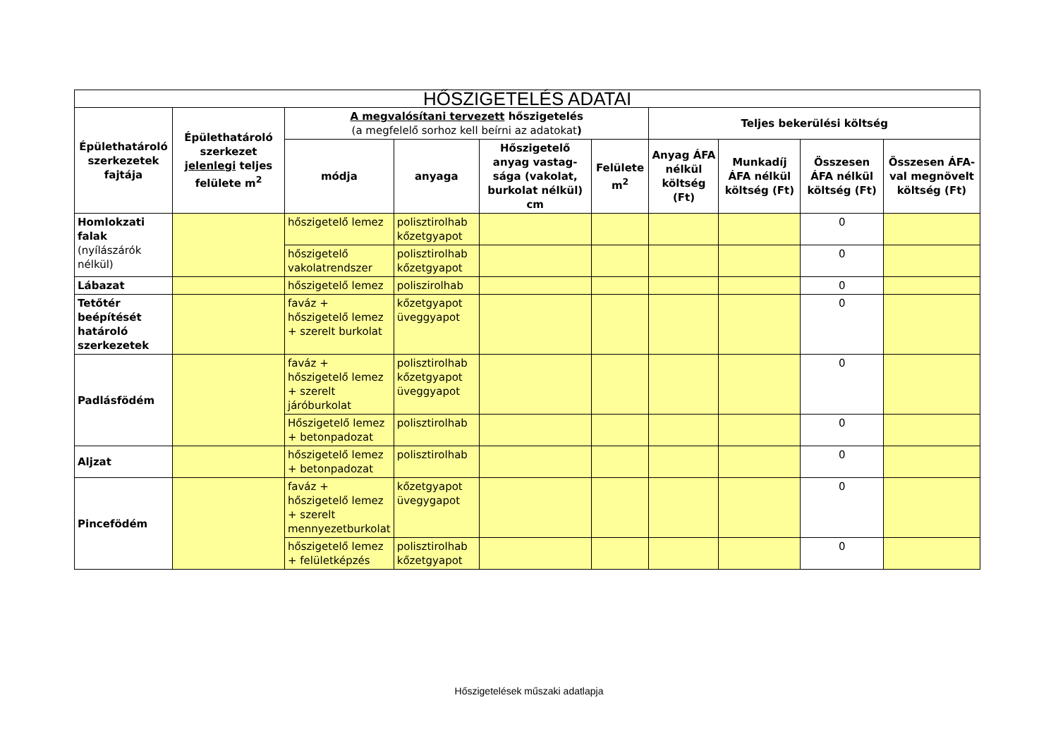| HŐSZIGETELÉS ADATAI | | | | | | | | | |
| --- | --- | --- | --- | --- | --- | --- | --- | --- | --- |
| Épülethatároló szerkezetek fajtája | Épülethatároló szerkezet jelenlegi teljes felülete m<sup>2</sup> | A megvalósítani tervezett hőszigetelés (a megfelelő sorhoz kell beírni az adatokat ) | | | | Teljes bekerülési költség | | | |
| | | módja | anyaga | Hőszigetelő anyag vastag-sága (vakolat, burkolat nélkül) cm | Felülete m<sup>2</sup> | Anyag ÁFA nélkül költség (Ft) | Munkadíj ÁFA nélkül költség (Ft) | Összesen ÁFA nélkül költség (Ft) | Összesen ÁFA-val megnövelt költség (Ft) |
| Homlokzati falak (nyílászárók nélkül) | | hőszigetelő lemez | polisztirolhab kőzetgyapot | | | | | 0 | |
| | | hőszigetelő vakolatrendszer | polisztirolhab kőzetgyapot | | | | | 0 | |
| Lábazat | | hőszigetelő lemez | poliszirolhab | | | | | 0 | |
| Tetőtér beépítését határoló szerkezetek | | faváz + hőszigetelő lemez + szerelt burkolat | kőzetgyapot üveggyapot | | | | | 0 | |
| Padlásfödém | | faváz + hőszigetelő lemez + szerelt járóburkolat | polisztirolhab kőzetgyapot üveggyapot | | | | | 0 | |
| | | Hőszigetelő lemez + betonpadozat | polisztirolhab | | | | | 0 | |
| Aljzat | | hőszigetelő lemez + betonpadozat | polisztirolhab | | | | | 0 | |
| Pincefödém | | faváz + hőszigetelő lemez + szerelt mennyezetburkolat | kőzetgyapot üvegygapot | | | | | 0 | |
| | | hőszigetelő lemez + felületképzés | polisztirolhab kőzetgyapot | | | | | 0 | |
Hőszigetelések műszaki adatlapja